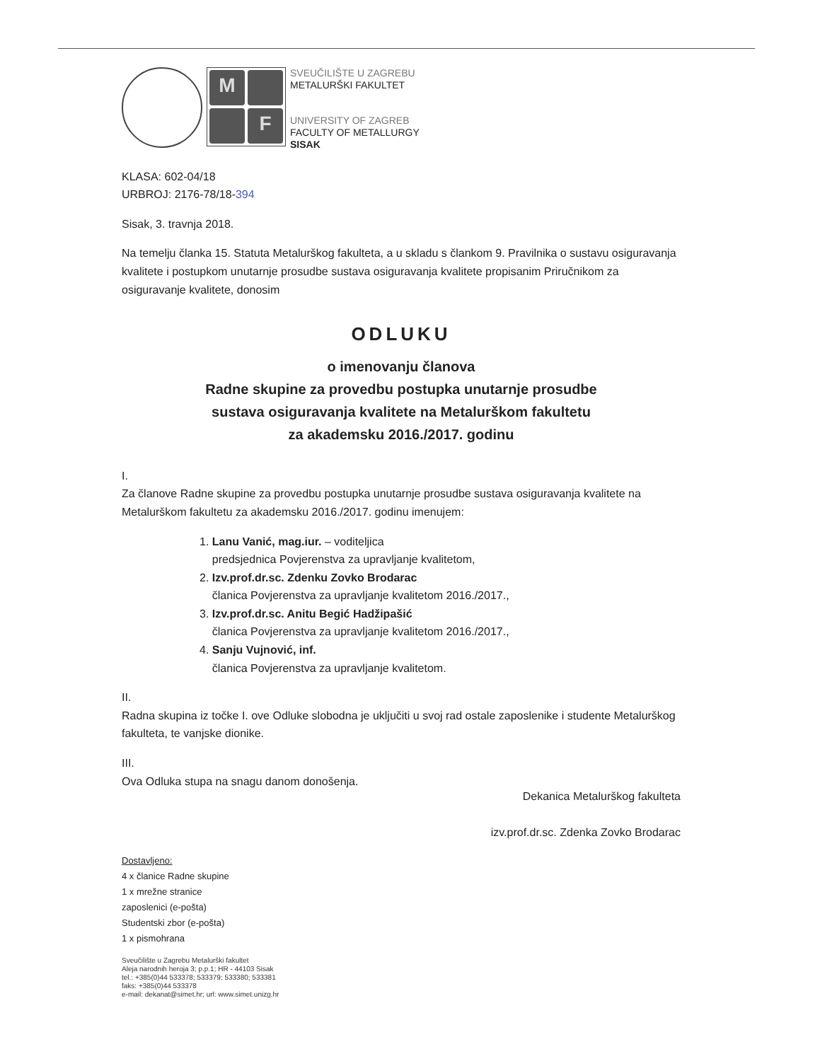M
F
SVEUČILIŠTE U ZAGREBU
METALURŠKI FAKULTET
UNIVERSITY OF ZAGREB
FACULTY OF METALLURGY
SISAK
KLASA: 602-04/18
URBROJ: 2176-78/18-394
Sisak, 3. travnja 2018.
Na temelju članka 15. Statuta Metalurškog fakulteta, a u skladu s člankom 9. Pravilnika o sustavu osiguravanja kvalitete i postupkom unutarnje prosudbe sustava osiguravanja kvalitete propisanim Priručnikom za osiguravanje kvalitete, donosim
ODLUKU
o imenovanju članova
Radne skupine za provedbu postupka unutarnje prosudbe
sustava osiguravanja kvalitete na Metalurškom fakultetu
za akademsku 2016./2017. godinu
I.
Za članove Radne skupine za provedbu postupka unutarnje prosudbe sustava osiguravanja kvalitete na Metalurškom fakultetu za akademsku 2016./2017. godinu imenujem:
1. Lanu Vanić, mag.iur. – voditeljica
predsjednica Povjerenstva za upravljanje kvalitetom,
2. Izv.prof.dr.sc. Zdenku Zovko Brodarac
članica Povjerenstva za upravljanje kvalitetom 2016./2017.,
3. Izv.prof.dr.sc. Anitu Begić Hadžipašić
članica Povjerenstva za upravljanje kvalitetom 2016./2017.,
4. Sanju Vujnović, inf.
članica Povjerenstva za upravljanje kvalitetom.
II.
Radna skupina iz točke I. ove Odluke slobodna je uključiti u svoj rad ostale zaposlenike i studente Metalurškog fakulteta, te vanjske dionike.
III.
Ova Odluka stupa na snagu danom donošenja.
Dekanica Metalurškog fakulteta
izv.prof.dr.sc. Zdenka Zovko Brodarac
Dostavljeno:
4 x članice Radne skupine
1 x mrežne stranice
zaposlenici (e-pošta)
Studentski zbor (e-pošta)
1 x pismohrana
Sveučilište u Zagrebu Metalurški fakultet
Aleja narodnih heroja 3; p.p.1; HR - 44103 Sisak
tel.: +385(0)44 533378; 533379; 533380; 533381
faks: +385(0)44 533378
e-mail: dekanat@simet.hr; url: www.simet.unizg.hr